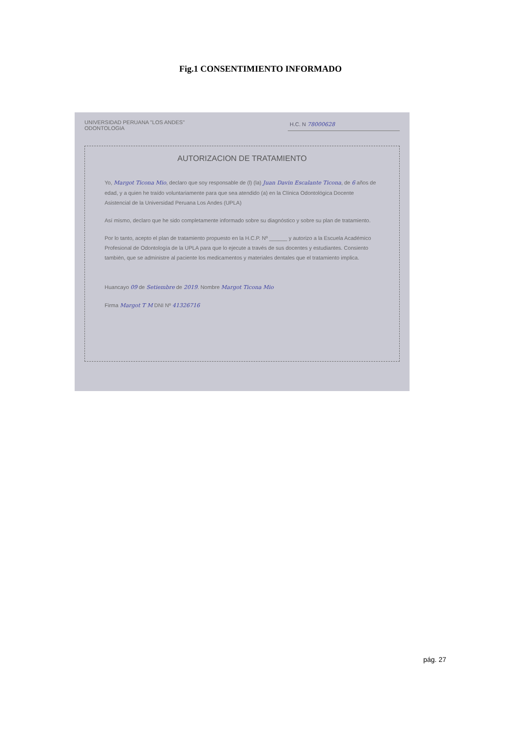Fig.1 CONSENTIMIENTO INFORMADO
UNIVERSIDAD PERUANA "LOS ANDES"
ODONTOLOGIA
H.C. N 78000628
AUTORIZACION DE TRATAMIENTO
Yo, Margot Ticona Mio, declaro que soy responsable de (l) (la) Juan Davin Escalante Ticona, de 6 años de edad, y a quien he traído voluntariamente para que sea atendido (a) en la Clínica Odontológica Docente Asistencial de la Universidad Peruana Los Andes (UPLA)
Así mismo, declaro que he sido completamente informado sobre su diagnóstico y sobre su plan de tratamiento.
Por lo tanto, acepto el plan de tratamiento propuesto en la H.C.P. Nº ______ y autorizo a la Escuela Académico Profesional de Odontología de la UPLA para que lo ejecute a través de sus docentes y estudiantes. Consiento también, que se administre al paciente los medicamentos y materiales dentales que el tratamiento implica.
Huancayo 09 de Setiembre de 2019. Nombre Margot Ticona Mio
Firma Margot T M DNI Nº 41326716
pág. 27